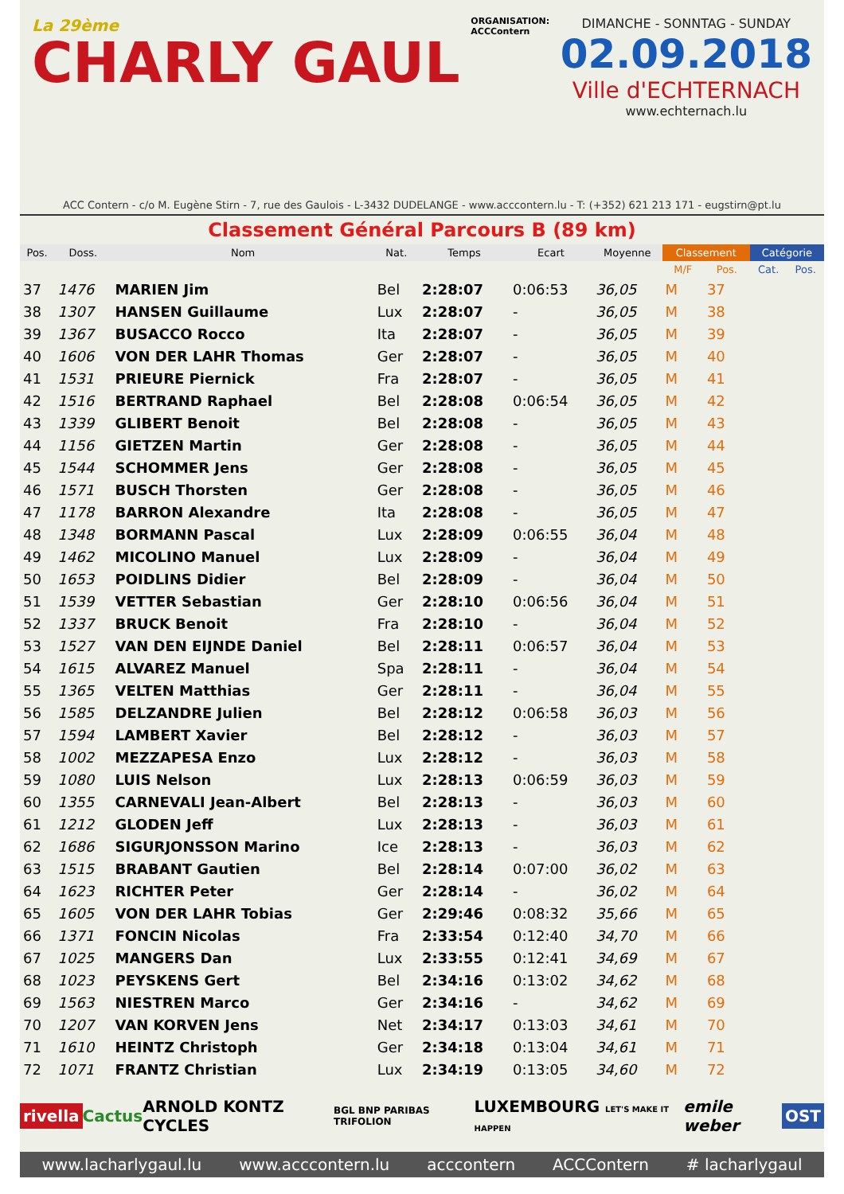La 29ème
CHARLY GAUL
ORGANISATION:
ACCContern
DIMANCHE - SONNTAG - SUNDAY
02.09.2018
Ville d'ECHTERNACH
www.echternach.lu
ACC Contern - c/o M. Eugène Stirn - 7, rue des Gaulois - L-3432 DUDELANGE - www.acccontern.lu - T: (+352) 621 213 171 - eugstirn@pt.lu
Classement Général Parcours B (89 km)
| Pos. | Doss. | Nom | Nat. | Temps | Ecart | Moyenne | Classement | | Catégorie | |
| --- | --- | --- | --- | --- | --- | --- | --- | --- | --- | --- |
| | | | | | | | M/F | Pos. | Cat. | Pos. |
| 37 | 1476 | MARIEN Jim | Bel | 2:28:07 | 0:06:53 | 36,05 | M | 37 | | |
| 38 | 1307 | HANSEN Guillaume | Lux | 2:28:07 | - | 36,05 | M | 38 | | |
| 39 | 1367 | BUSACCO Rocco | Ita | 2:28:07 | - | 36,05 | M | 39 | | |
| 40 | 1606 | VON DER LAHR Thomas | Ger | 2:28:07 | - | 36,05 | M | 40 | | |
| 41 | 1531 | PRIEURE Piernick | Fra | 2:28:07 | - | 36,05 | M | 41 | | |
| 42 | 1516 | BERTRAND Raphael | Bel | 2:28:08 | 0:06:54 | 36,05 | M | 42 | | |
| 43 | 1339 | GLIBERT Benoit | Bel | 2:28:08 | - | 36,05 | M | 43 | | |
| 44 | 1156 | GIETZEN Martin | Ger | 2:28:08 | - | 36,05 | M | 44 | | |
| 45 | 1544 | SCHOMMER Jens | Ger | 2:28:08 | - | 36,05 | M | 45 | | |
| 46 | 1571 | BUSCH Thorsten | Ger | 2:28:08 | - | 36,05 | M | 46 | | |
| 47 | 1178 | BARRON Alexandre | Ita | 2:28:08 | - | 36,05 | M | 47 | | |
| 48 | 1348 | BORMANN Pascal | Lux | 2:28:09 | 0:06:55 | 36,04 | M | 48 | | |
| 49 | 1462 | MICOLINO Manuel | Lux | 2:28:09 | - | 36,04 | M | 49 | | |
| 50 | 1653 | POIDLINS Didier | Bel | 2:28:09 | - | 36,04 | M | 50 | | |
| 51 | 1539 | VETTER Sebastian | Ger | 2:28:10 | 0:06:56 | 36,04 | M | 51 | | |
| 52 | 1337 | BRUCK Benoit | Fra | 2:28:10 | - | 36,04 | M | 52 | | |
| 53 | 1527 | VAN DEN EIJNDE Daniel | Bel | 2:28:11 | 0:06:57 | 36,04 | M | 53 | | |
| 54 | 1615 | ALVAREZ Manuel | Spa | 2:28:11 | - | 36,04 | M | 54 | | |
| 55 | 1365 | VELTEN Matthias | Ger | 2:28:11 | - | 36,04 | M | 55 | | |
| 56 | 1585 | DELZANDRE Julien | Bel | 2:28:12 | 0:06:58 | 36,03 | M | 56 | | |
| 57 | 1594 | LAMBERT Xavier | Bel | 2:28:12 | - | 36,03 | M | 57 | | |
| 58 | 1002 | MEZZAPESA Enzo | Lux | 2:28:12 | - | 36,03 | M | 58 | | |
| 59 | 1080 | LUIS Nelson | Lux | 2:28:13 | 0:06:59 | 36,03 | M | 59 | | |
| 60 | 1355 | CARNEVALI Jean-Albert | Bel | 2:28:13 | - | 36,03 | M | 60 | | |
| 61 | 1212 | GLODEN Jeff | Lux | 2:28:13 | - | 36,03 | M | 61 | | |
| 62 | 1686 | SIGURJONSSON Marino | Ice | 2:28:13 | - | 36,03 | M | 62 | | |
| 63 | 1515 | BRABANT Gautien | Bel | 2:28:14 | 0:07:00 | 36,02 | M | 63 | | |
| 64 | 1623 | RICHTER Peter | Ger | 2:28:14 | - | 36,02 | M | 64 | | |
| 65 | 1605 | VON DER LAHR Tobias | Ger | 2:29:46 | 0:08:32 | 35,66 | M | 65 | | |
| 66 | 1371 | FONCIN Nicolas | Fra | 2:33:54 | 0:12:40 | 34,70 | M | 66 | | |
| 67 | 1025 | MANGERS Dan | Lux | 2:33:55 | 0:12:41 | 34,69 | M | 67 | | |
| 68 | 1023 | PEYSKENS Gert | Bel | 2:34:16 | 0:13:02 | 34,62 | M | 68 | | |
| 69 | 1563 | NIESTREN Marco | Ger | 2:34:16 | - | 34,62 | M | 69 | | |
| 70 | 1207 | VAN KORVEN Jens | Net | 2:34:17 | 0:13:03 | 34,61 | M | 70 | | |
| 71 | 1610 | HEINTZ Christoph | Ger | 2:34:18 | 0:13:04 | 34,61 | M | 71 | | |
| 72 | 1071 | FRANTZ Christian | Lux | 2:34:19 | 0:13:05 | 34,60 | M | 72 | | |
rivella Cactus ARNOLD KONTZ CYCLES BGL BNP PARIBAS TRIFOLION LUXEMBOURG LET'S MAKE IT HAPPEN emile weber OST
www.lacharlygaul.lu www.acccontern.lu acccontern ACCContern # lacharlygaul